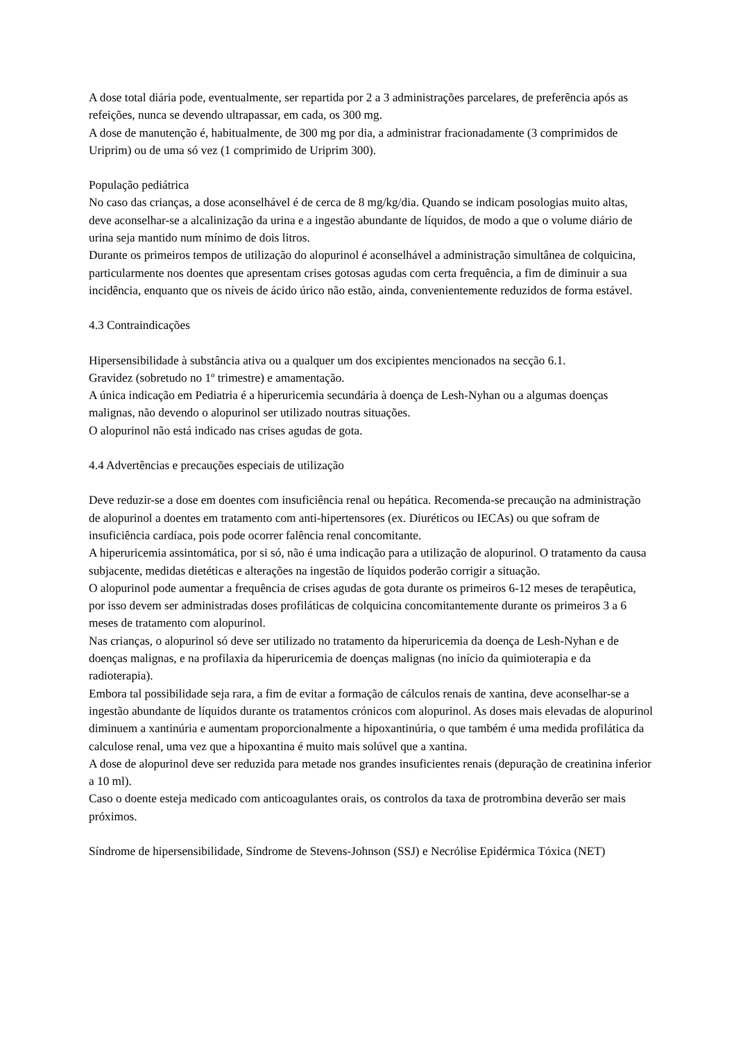A dose total diária pode, eventualmente, ser repartida por 2 a 3 administrações parcelares, de preferência após as refeições, nunca se devendo ultrapassar, em cada, os 300 mg.
A dose de manutenção é, habitualmente, de 300 mg por dia, a administrar fracionadamente (3 comprimidos de Uriprim) ou de uma só vez (1 comprimido de Uriprim 300).
População pediátrica
No caso das crianças, a dose aconselhável é de cerca de 8 mg/kg/dia. Quando se indicam posologias muito altas, deve aconselhar-se a alcalinização da urina e a ingestão abundante de líquidos, de modo a que o volume diário de urina seja mantido num mínimo de dois litros.
Durante os primeiros tempos de utilização do alopurinol é aconselhável a administração simultânea de colquicina, particularmente nos doentes que apresentam crises gotosas agudas com certa frequência, a fim de diminuir a sua incidência, enquanto que os níveis de ácido úrico não estão, ainda, convenientemente reduzidos de forma estável.
4.3 Contraindicações
Hipersensibilidade à substância ativa ou a qualquer um dos excipientes mencionados na secção 6.1.
Gravidez (sobretudo no 1º trimestre) e amamentação.
A única indicação em Pediatria é a hiperuricemia secundária à doença de Lesh-Nyhan ou a algumas doenças malignas, não devendo o alopurinol ser utilizado noutras situações.
O alopurinol não está indicado nas crises agudas de gota.
4.4 Advertências e precauções especiais de utilização
Deve reduzir-se a dose em doentes com insuficiência renal ou hepática. Recomenda-se precaução na administração de alopurinol a doentes em tratamento com anti-hipertensores (ex. Diuréticos ou IECAs) ou que sofram de insuficiência cardíaca, pois pode ocorrer falência renal concomitante.
A hiperuricemia assintomática, por si só, não é uma indicação para a utilização de alopurinol. O tratamento da causa subjacente, medidas dietéticas e alterações na ingestão de líquidos poderão corrigir a situação.
O alopurinol pode aumentar a frequência de crises agudas de gota durante os primeiros 6-12 meses de terapêutica, por isso devem ser administradas doses profiláticas de colquicina concomitantemente durante os primeiros 3 a 6 meses de tratamento com alopurinol.
Nas crianças, o alopurinol só deve ser utilizado no tratamento da hiperuricemia da doença de Lesh-Nyhan e de doenças malignas, e na profilaxia da hiperuricemia de doenças malignas (no início da quimioterapia e da radioterapia).
Embora tal possibilidade seja rara, a fim de evitar a formação de cálculos renais de xantina, deve aconselhar-se a ingestão abundante de líquidos durante os tratamentos crónicos com alopurinol. As doses mais elevadas de alopurinol diminuem a xantinúria e aumentam proporcionalmente a hipoxantinúria, o que também é uma medida profilática da calculose renal, uma vez que a hipoxantina é muito mais solúvel que a xantina.
A dose de alopurinol deve ser reduzida para metade nos grandes insuficientes renais (depuração de creatinina inferior a 10 ml).
Caso o doente esteja medicado com anticoagulantes orais, os controlos da taxa de protrombina deverão ser mais próximos.
Síndrome de hipersensibilidade, Síndrome de Stevens-Johnson (SSJ) e Necrólise Epidérmica Tóxica (NET)